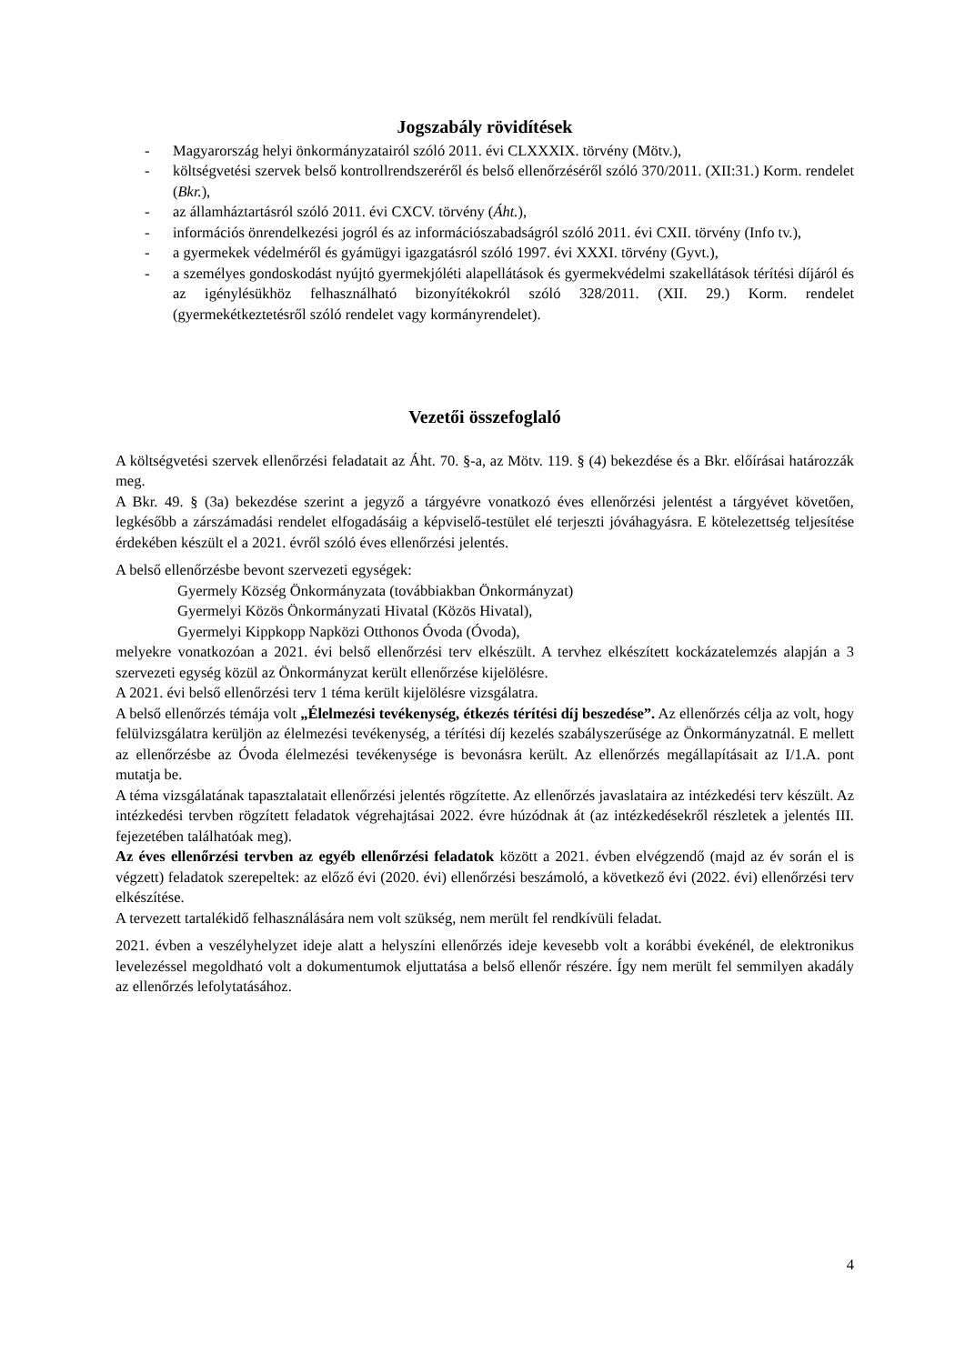Jogszabály rövidítések
- Magyarország helyi önkormányzatairól szóló 2011. évi CLXXXIX. törvény (Mötv.),
- költségvetési szervek belső kontrollrendszeréről és belső ellenőrzéséről szóló 370/2011. (XII:31.) Korm. rendelet (Bkr.),
- az államháztartásról szóló 2011. évi CXCV. törvény (Áht.),
- információs önrendelkezési jogról és az információszabadságról szóló 2011. évi CXII. törvény (Info tv.),
- a gyermekek védelméről és gyámügyi igazgatásról szóló 1997. évi XXXI. törvény (Gyvt.),
- a személyes gondoskodást nyújtó gyermekjóléti alapellátások és gyermekvédelmi szakellátások térítési díjáról és az igénylésükhöz felhasználható bizonyítékokról szóló 328/2011. (XII. 29.) Korm. rendelet (gyermekétkeztetésről szóló rendelet vagy kormányrendelet).
Vezetői összefoglaló
A költségvetési szervek ellenőrzési feladatait az Áht. 70. §-a, az Mötv. 119. § (4) bekezdése és a Bkr. előírásai határozzák meg.
A Bkr. 49. § (3a) bekezdése szerint a jegyző a tárgyévre vonatkozó éves ellenőrzési jelentést a tárgyévet követően, legkésőbb a zárszámadási rendelet elfogadásáig a képviselő-testület elé terjeszti jóváhagyásra. E kötelezettség teljesítése érdekében készült el a 2021. évről szóló éves ellenőrzési jelentés.
A belső ellenőrzésbe bevont szervezeti egységek:
Gyermely Község Önkormányzata (továbbiakban Önkormányzat)
Gyermelyi Közös Önkormányzati Hivatal (Közös Hivatal),
Gyermelyi Kippkopp Napközi Otthonos Óvoda (Óvoda),
melyekre vonatkozóan a 2021. évi belső ellenőrzési terv elkészült. A tervhez elkészített kockázatelemzés alapján a 3 szervezeti egység közül az Önkormányzat került ellenőrzése kijelölésre.
A 2021. évi belső ellenőrzési terv 1 téma került kijelölésre vizsgálatra.
A belső ellenőrzés témája volt „Élelmezési tevékenység, étkezés térítési díj beszedése”. Az ellenőrzés célja az volt, hogy felülvizsgálatra kerüljön az élelmezési tevékenység, a térítési díj kezelés szabályszerűsége az Önkormányzatnál. E mellett az ellenőrzésbe az Óvoda élelmezési tevékenysége is bevonásra került. Az ellenőrzés megállapításait az I/1.A. pont mutatja be.
A téma vizsgálatának tapasztalatait ellenőrzési jelentés rögzítette. Az ellenőrzés javaslataira az intézkedési terv készült. Az intézkedési tervben rögzített feladatok végrehajtásai 2022. évre húzódnak át (az intézkedésekről részletek a jelentés III. fejezetében találhatóak meg).
Az éves ellenőrzési tervben az egyéb ellenőrzési feladatok között a 2021. évben elvégzendő (majd az év során el is végzett) feladatok szerepeltek: az előző évi (2020. évi) ellenőrzési beszámoló, a következő évi (2022. évi) ellenőrzési terv elkészítése.
A tervezett tartalékidő felhasználására nem volt szükség, nem merült fel rendkívüli feladat.
2021. évben a veszélyhelyzet ideje alatt a helyszíni ellenőrzés ideje kevesebb volt a korábbi évekénél, de elektronikus levelezéssel megoldható volt a dokumentumok eljuttatása a belső ellenőr részére. Így nem merült fel semmilyen akadály az ellenőrzés lefolytatásához.
4